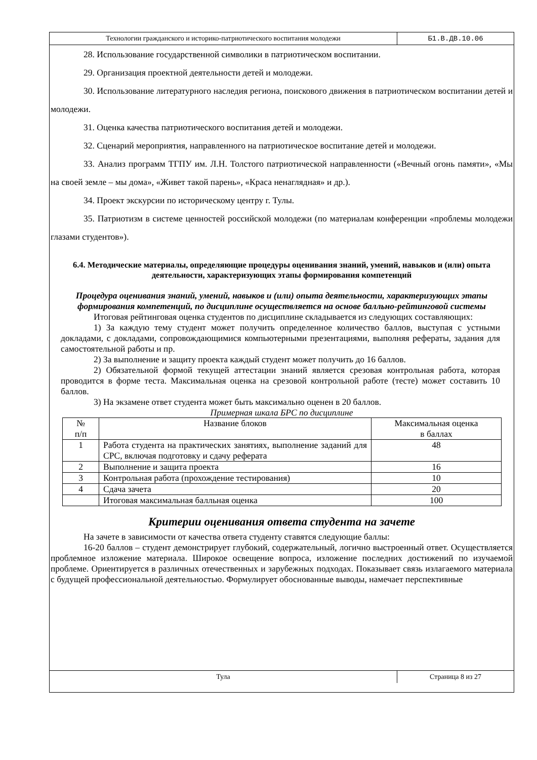Технологии гражданского и историко-патриотического воспитания молодежи
Б1.В.ДВ.10.06
28. Использование государственной символики в патриотическом воспитании.
29. Организация проектной деятельности детей и молодежи.
30. Использование литературного наследия региона, поискового движения в патриотическом воспитании детей и молодежи.
31. Оценка качества патриотического воспитания детей и молодежи.
32. Сценарий мероприятия, направленного на патриотическое воспитание детей и молодежи.
33. Анализ программ ТГПУ им. Л.Н. Толстого патриотической направленности («Вечный огонь памяти», «Мы на своей земле – мы дома», «Живет такой парень», «Краса ненаглядная» и др.).
34. Проект экскурсии по историческому центру г. Тулы.
35. Патриотизм в системе ценностей российской молодежи (по материалам конференции «проблемы молодежи глазами студентов»).
6.4. Методические материалы, определяющие процедуры оценивания знаний, умений, навыков и (или) опыта деятельности, характеризующих этапы формирования компетенций
Процедура оценивания знаний, умений, навыков и (или) опыта деятельности, характеризующих этапы формирования компетенций, по дисциплине осуществляется на основе балльно-рейтинговой системы
Итоговая рейтинговая оценка студентов по дисциплине складывается из следующих составляющих:
1) За каждую тему студент может получить определенное количество баллов, выступая с устными докладами, с докладами, сопровождающимися компьютерными презентациями, выполняя рефераты, задания для самостоятельной работы и пр.
2) За выполнение и защиту проекта каждый студент может получить до 16 баллов.
2) Обязательной формой текущей аттестации знаний является срезовая контрольная работа, которая проводится в форме теста. Максимальная оценка на срезовой контрольной работе (тесте) может составить 10 баллов.
3) На экзамене ответ студента может быть максимально оценен в 20 баллов.
Примерная шкала БРС по дисциплине
| № п/п | Название блоков | Максимальная оценка в баллах |
| 1 | Работа студента на практических занятиях, выполнение заданий для СРС, включая подготовку и сдачу реферата | 48 |
| 2 | Выполнение и защита проекта | 16 |
| 3 | Контрольная работа (прохождение тестирования) | 10 |
| 4 | Сдача зачета | 20 |
| | Итоговая максимальная балльная оценка | 100 |
Критерии оценивания ответа студента на зачете
На зачете в зависимости от качества ответа студенту ставятся следующие баллы:
16-20 баллов – студент демонстрирует глубокий, содержательный, логично выстроенный ответ. Осуществляется проблемное изложение материала. Широкое освещение вопроса, изложение последних достижений по изучаемой проблеме. Ориентируется в различных отечественных и зарубежных подходах. Показывает связь излагаемого материала с будущей профессиональной деятельностью. Формулирует обоснованные выводы, намечает перспективные
Тула Страница 8 из 27